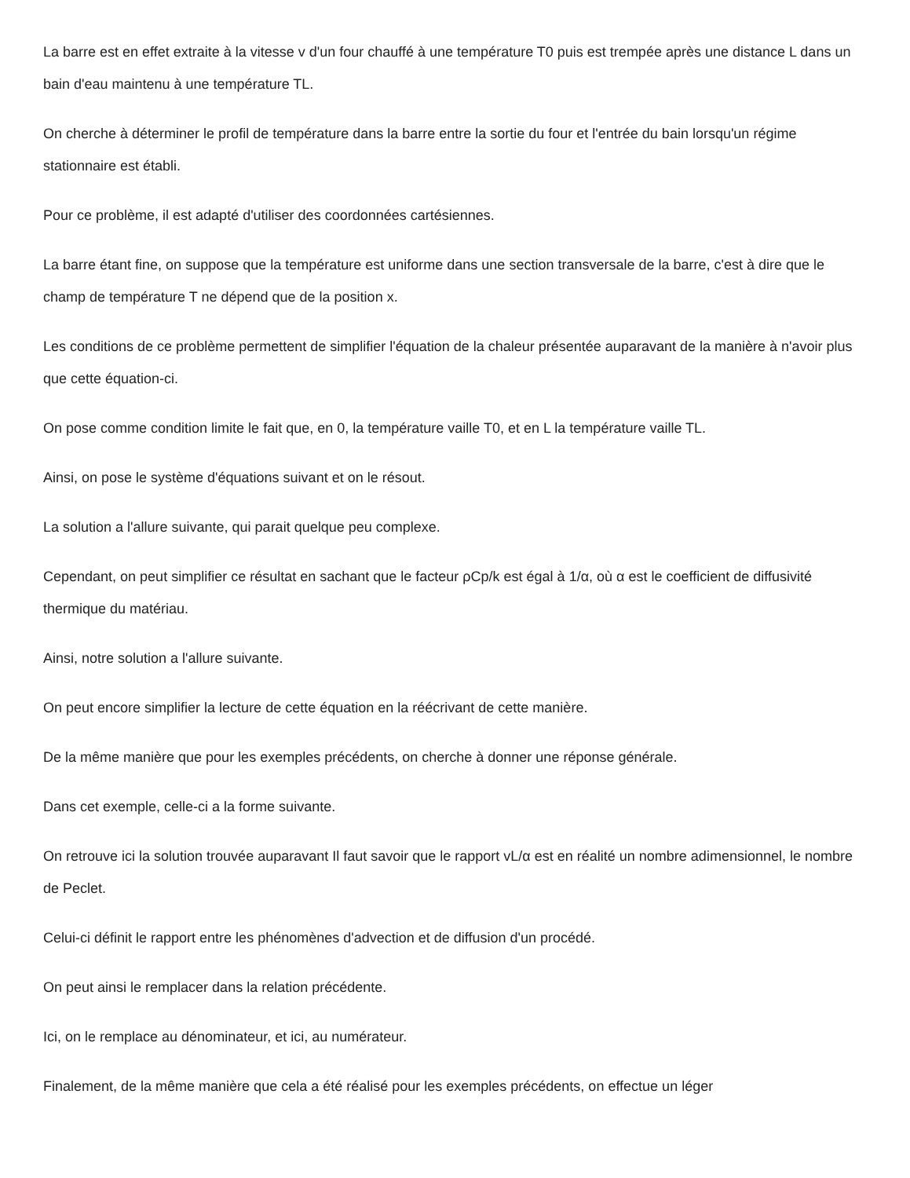La barre est en effet extraite à la vitesse v d'un four chauffé à une température T0 puis est trempée après une distance L dans un bain d'eau maintenu à une température TL.
On cherche à déterminer le profil de température dans la barre entre la sortie du four et l'entrée du bain lorsqu'un régime stationnaire est établi.
Pour ce problème, il est adapté d'utiliser des coordonnées cartésiennes.
La barre étant fine, on suppose que la température est uniforme dans une section transversale de la barre, c'est à dire que le champ de température T ne dépend que de la position x.
Les conditions de ce problème permettent de simplifier l'équation de la chaleur présentée auparavant de la manière à n'avoir plus que cette équation-ci.
On pose comme condition limite le fait que, en 0, la température vaille T0, et en L la température vaille TL.
Ainsi, on pose le système d'équations suivant et on le résout.
La solution a l'allure suivante, qui parait quelque peu complexe.
Cependant, on peut simplifier ce résultat en sachant que le facteur ρCp/k est égal à 1/α, où α est le coefficient de diffusivité thermique du matériau.
Ainsi, notre solution a l'allure suivante.
On peut encore simplifier la lecture de cette équation en la réécrivant de cette manière.
De la même manière que pour les exemples précédents, on cherche à donner une réponse générale.
Dans cet exemple, celle-ci a la forme suivante.
On retrouve ici la solution trouvée auparavant Il faut savoir que le rapport vL/α est en réalité un nombre adimensionnel, le nombre de Peclet.
Celui-ci définit le rapport entre les phénomènes d'advection et de diffusion d'un procédé.
On peut ainsi le remplacer dans la relation précédente.
Ici, on le remplace au dénominateur, et ici, au numérateur.
Finalement, de la même manière que cela a été réalisé pour les exemples précédents, on effectue un léger